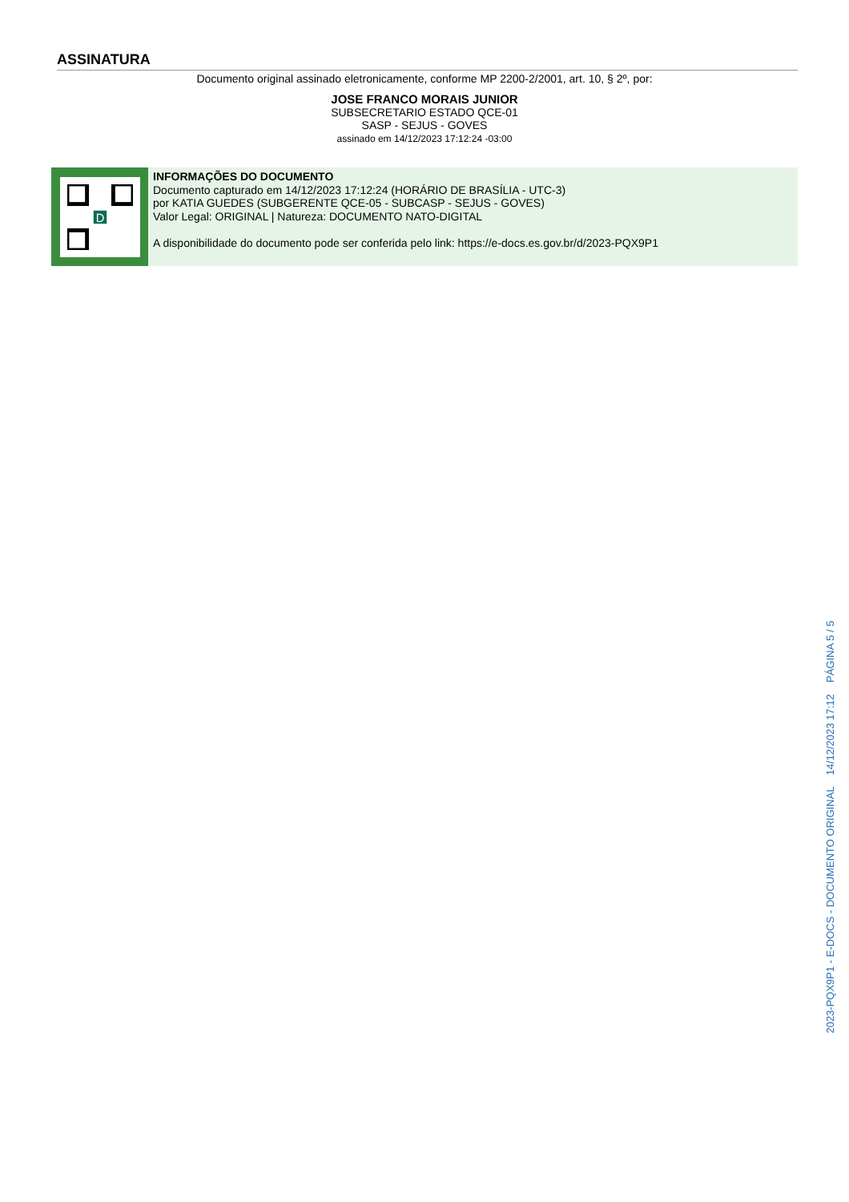ASSINATURA
Documento original assinado eletronicamente, conforme MP 2200-2/2001, art. 10, § 2º, por:
JOSE FRANCO MORAIS JUNIOR
SUBSECRETARIO ESTADO QCE-01
SASP - SEJUS - GOVES
assinado em 14/12/2023 17:12:24 -03:00
D
INFORMAÇÕES DO DOCUMENTO
Documento capturado em 14/12/2023 17:12:24 (HORÁRIO DE BRASÍLIA - UTC-3)
por KATIA GUEDES (SUBGERENTE QCE-05 - SUBCASP - SEJUS - GOVES)
Valor Legal: ORIGINAL | Natureza: DOCUMENTO NATO-DIGITAL
A disponibilidade do documento pode ser conferida pelo link: https://e-docs.es.gov.br/d/2023-PQX9P1
2023-PQX9P1 - E-DOCS - DOCUMENTO ORIGINAL 14/12/2023 17:12 PÁGINA 5 / 5